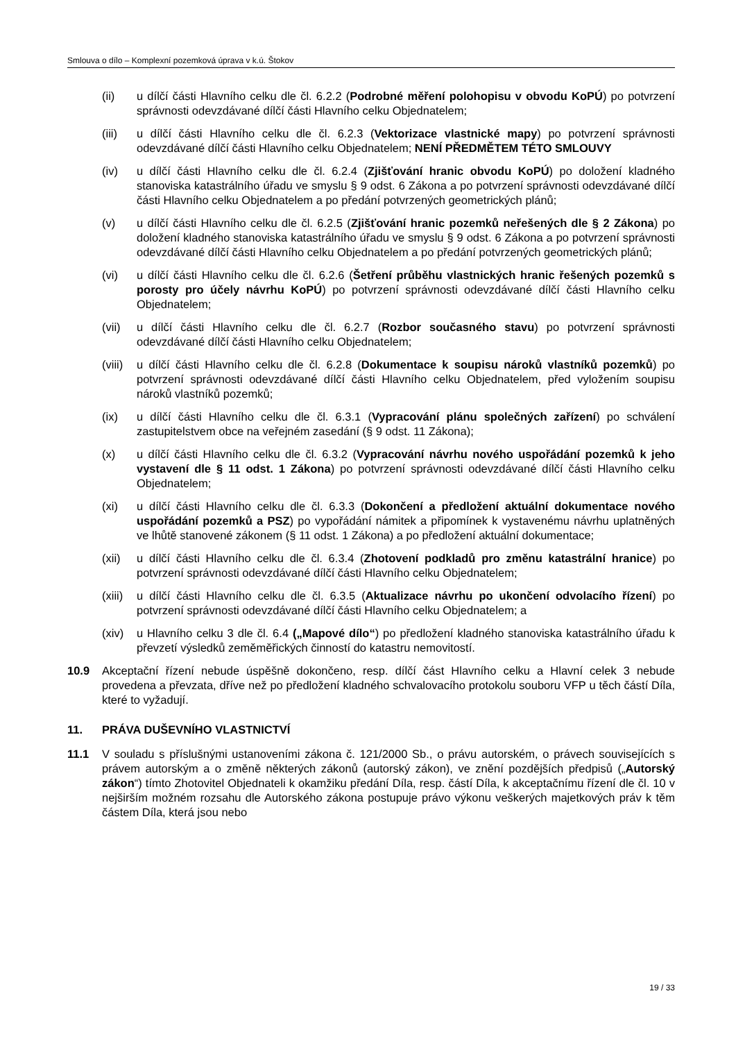Smlouva o dílo – Komplexní pozemková úprava v k.ú. Štokov
(ii) u dílčí části Hlavního celku dle čl. 6.2.2 (Podrobné měření polohopisu v obvodu KoPÚ) po potvrzení správnosti odevzdávané dílčí části Hlavního celku Objednatelem;
(iii) u dílčí části Hlavního celku dle čl. 6.2.3 (Vektorizace vlastnické mapy) po potvrzení správnosti odevzdávané dílčí části Hlavního celku Objednatelem; NENÍ PŘEDMĚTEM TÉTO SMLOUVY
(iv) u dílčí části Hlavního celku dle čl. 6.2.4 (Zjišťování hranic obvodu KoPÚ) po doložení kladného stanoviska katastrálního úřadu ve smyslu § 9 odst. 6 Zákona a po potvrzení správnosti odevzdávané dílčí části Hlavního celku Objednatelem a po předání potvrzených geometrických plánů;
(v) u dílčí části Hlavního celku dle čl. 6.2.5 (Zjišťování hranic pozemků neřešených dle § 2 Zákona) po doložení kladného stanoviska katastrálního úřadu ve smyslu § 9 odst. 6 Zákona a po potvrzení správnosti odevzdávané dílčí části Hlavního celku Objednatelem a po předání potvrzených geometrických plánů;
(vi) u dílčí části Hlavního celku dle čl. 6.2.6 (Šetření průběhu vlastnických hranic řešených pozemků s porosty pro účely návrhu KoPÚ) po potvrzení správnosti odevzdávané dílčí části Hlavního celku Objednatelem;
(vii) u dílčí části Hlavního celku dle čl. 6.2.7 (Rozbor současného stavu) po potvrzení správnosti odevzdávané dílčí části Hlavního celku Objednatelem;
(viii)
u dílčí části Hlavního celku dle čl. 6.2.8 (Dokumentace k soupisu nároků vlastníků pozemků) po potvrzení správnosti odevzdávané dílčí části Hlavního celku Objednatelem, před vyložením soupisu nároků vlastníků pozemků;
(ix) u dílčí části Hlavního celku dle čl. 6.3.1 (Vypracování plánu společných zařízení) po schválení zastupitelstvem obce na veřejném zasedání (§ 9 odst. 11 Zákona);
(x) u dílčí části Hlavního celku dle čl. 6.3.2 (Vypracování návrhu nového uspořádání pozemků k jeho vystavení dle § 11 odst. 1 Zákona) po potvrzení správnosti odevzdávané dílčí části Hlavního celku Objednatelem;
(xi) u dílčí části Hlavního celku dle čl. 6.3.3 (Dokončení a předložení aktuální dokumentace nového uspořádání pozemků a PSZ) po vypořádání námitek a připomínek k vystavenému návrhu uplatněných ve lhůtě stanovené zákonem (§ 11 odst. 1 Zákona) a po předložení aktuální dokumentace;
(xii) u dílčí části Hlavního celku dle čl. 6.3.4 (Zhotovení podkladů pro změnu katastrální hranice) po potvrzení správnosti odevzdávané dílčí části Hlavního celku Objednatelem;
(xiii)
u dílčí části Hlavního celku dle čl. 6.3.5 (Aktualizace návrhu po ukončení odvolacího řízení) po potvrzení správnosti odevzdávané dílčí části Hlavního celku Objednatelem; a
(xiv) u Hlavního celku 3 dle čl. 6.4 („Mapové dílo“) po předložení kladného stanoviska katastrálního úřadu k převzetí výsledků zeměměřických činností do katastru nemovitostí.
10.9 Akceptační řízení nebude úspěšně dokončeno, resp. dílčí část Hlavního celku a Hlavní celek 3 nebude provedena a převzata, dříve než po předložení kladného schvalovacího protokolu souboru VFP u těch částí Díla, které to vyžadují.
11. PRÁVA DUŠEVNÍHO VLASTNICTVÍ
11.1 V souladu s příslušnými ustanoveními zákona č. 121/2000 Sb., o právu autorském, o právech souvisejících s právem autorským a o změně některých zákonů (autorský zákon), ve znění pozdějších předpisů („Autorský zákon“) tímto Zhotovitel Objednateli k okamžiku předání Díla, resp. částí Díla, k akceptačnímu řízení dle čl. 10 v nejširším možném rozsahu dle Autorského zákona postupuje právo výkonu veškerých majetkových práv k těm částem Díla, která jsou nebo
19 / 33